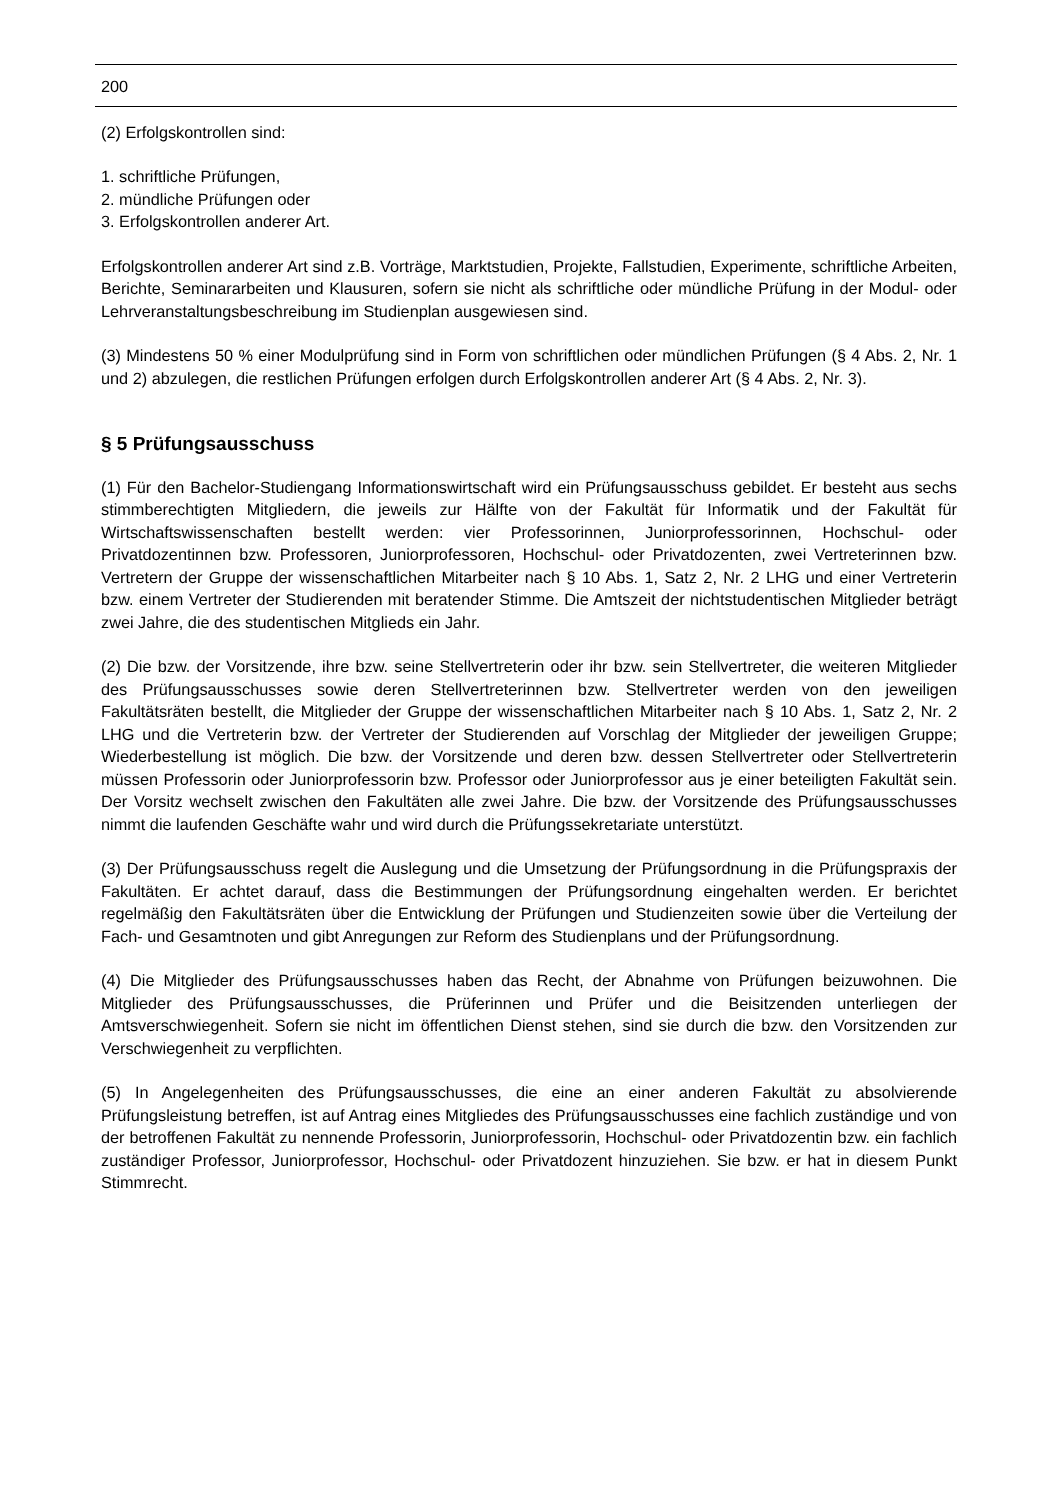200
(2) Erfolgskontrollen sind:
1. schriftliche Prüfungen,
2. mündliche Prüfungen oder
3. Erfolgskontrollen anderer Art.
Erfolgskontrollen anderer Art sind z.B. Vorträge, Marktstudien, Projekte, Fallstudien, Experimente, schriftliche Arbeiten, Berichte, Seminararbeiten und Klausuren, sofern sie nicht als schriftliche oder mündliche Prüfung in der Modul- oder Lehrveranstaltungsbeschreibung im Studienplan ausgewiesen sind.
(3) Mindestens 50 % einer Modulprüfung sind in Form von schriftlichen oder mündlichen Prüfungen (§ 4 Abs. 2, Nr. 1 und 2) abzulegen, die restlichen Prüfungen erfolgen durch Erfolgskontrollen anderer Art (§ 4 Abs. 2, Nr. 3).
§ 5 Prüfungsausschuss
(1) Für den Bachelor-Studiengang Informationswirtschaft wird ein Prüfungsausschuss gebildet. Er besteht aus sechs stimmberechtigten Mitgliedern, die jeweils zur Hälfte von der Fakultät für Informatik und der Fakultät für Wirtschaftswissenschaften bestellt werden: vier Professorinnen, Juniorprofessorinnen, Hochschul- oder Privatdozentinnen bzw. Professoren, Juniorprofessoren, Hochschul- oder Privatdozenten, zwei Vertreterinnen bzw. Vertretern der Gruppe der wissenschaftlichen Mitarbeiter nach § 10 Abs. 1, Satz 2, Nr. 2 LHG und einer Vertreterin bzw. einem Vertreter der Studierenden mit beratender Stimme. Die Amtszeit der nichtstudentischen Mitglieder beträgt zwei Jahre, die des studentischen Mitglieds ein Jahr.
(2) Die bzw. der Vorsitzende, ihre bzw. seine Stellvertreterin oder ihr bzw. sein Stellvertreter, die weiteren Mitglieder des Prüfungsausschusses sowie deren Stellvertreterinnen bzw. Stellvertreter werden von den jeweiligen Fakultätsräten bestellt, die Mitglieder der Gruppe der wissenschaftlichen Mitarbeiter nach § 10 Abs. 1, Satz 2, Nr. 2 LHG und die Vertreterin bzw. der Vertreter der Studierenden auf Vorschlag der Mitglieder der jeweiligen Gruppe; Wiederbestellung ist möglich. Die bzw. der Vorsitzende und deren bzw. dessen Stellvertreter oder Stellvertreterin müssen Professorin oder Juniorprofessorin bzw. Professor oder Juniorprofessor aus je einer beteiligten Fakultät sein. Der Vorsitz wechselt zwischen den Fakultäten alle zwei Jahre. Die bzw. der Vorsitzende des Prüfungsausschusses nimmt die laufenden Geschäfte wahr und wird durch die Prüfungssekretariate unterstützt.
(3) Der Prüfungsausschuss regelt die Auslegung und die Umsetzung der Prüfungsordnung in die Prüfungspraxis der Fakultäten. Er achtet darauf, dass die Bestimmungen der Prüfungsordnung eingehalten werden. Er berichtet regelmäßig den Fakultätsräten über die Entwicklung der Prüfungen und Studienzeiten sowie über die Verteilung der Fach- und Gesamtnoten und gibt Anregungen zur Reform des Studienplans und der Prüfungsordnung.
(4) Die Mitglieder des Prüfungsausschusses haben das Recht, der Abnahme von Prüfungen beizuwohnen. Die Mitglieder des Prüfungsausschusses, die Prüferinnen und Prüfer und die Beisitzenden unterliegen der Amtsverschwiegenheit. Sofern sie nicht im öffentlichen Dienst stehen, sind sie durch die bzw. den Vorsitzenden zur Verschwiegenheit zu verpflichten.
(5) In Angelegenheiten des Prüfungsausschusses, die eine an einer anderen Fakultät zu absolvierende Prüfungsleistung betreffen, ist auf Antrag eines Mitgliedes des Prüfungsausschusses eine fachlich zuständige und von der betroffenen Fakultät zu nennende Professorin, Juniorprofessorin, Hochschul- oder Privatdozentin bzw. ein fachlich zuständiger Professor, Juniorprofessor, Hochschul- oder Privatdozent hinzuziehen. Sie bzw. er hat in diesem Punkt Stimmrecht.